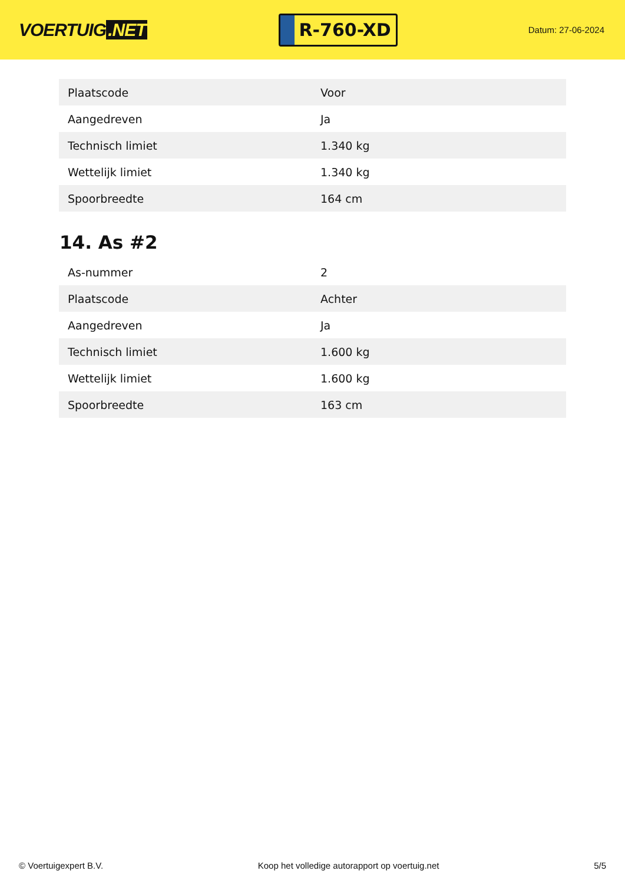VOERTUIG.NET
R-760-XD
Datum: 27-06-2024
| Plaatscode | Voor |
| Aangedreven | Ja |
| Technisch limiet | 1.340 kg |
| Wettelijk limiet | 1.340 kg |
| Spoorbreedte | 164 cm |
14. As #2
| As-nummer | 2 |
| Plaatscode | Achter |
| Aangedreven | Ja |
| Technisch limiet | 1.600 kg |
| Wettelijk limiet | 1.600 kg |
| Spoorbreedte | 163 cm |
© Voertuigexpert B.V. Koop het volledige autorapport op voertuig.net 5/5